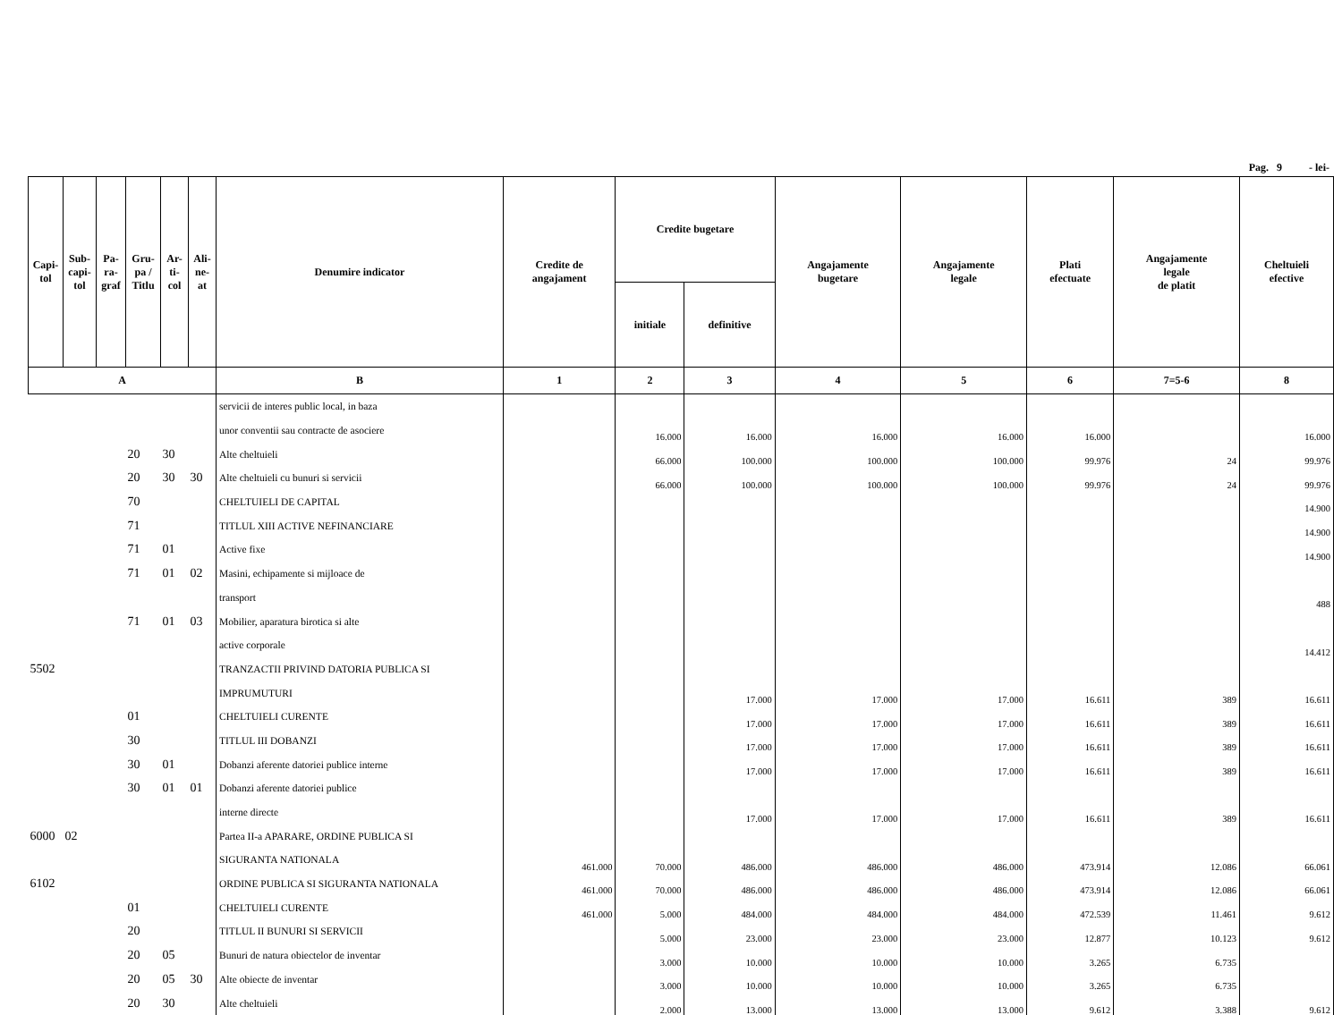Pag. 9 - lei-
| Capi- tol | Sub- capi- tol | Pa- ra- graf | Gru- pa / Titlu | Ar- ti- col | Ali- ne- at | Denumire indicator | Credite de angajament | Credite bugetare | | Angajamente bugetare | Angajamente legale | Plati efectuate | Angajamente legale de platit | Cheltuieli efective |
| --- | --- | --- | --- | --- | --- | --- | --- | --- | --- | --- | --- | --- | --- | --- |
| | | | | | | | | initiale | definitive | | | | | |
| A | | | | | | B | 1 | 2 | 3 | 4 | 5 | 6 | 7=5-6 | 8 |
| | | | | | | servicii de interes public local, in baza | | | | | | | | |
| | | | | | | unor conventii sau contracte de asociere | | 16.000 | 16.000 | 16.000 | 16.000 | 16.000 | | 16.000 |
| | | | 20 | 30 | | Alte cheltuieli | | 66.000 | 100.000 | 100.000 | 100.000 | 99.976 | 24 | 99.976 |
| | | | 20 | 30 | 30 | Alte cheltuieli cu bunuri si servicii | | 66.000 | 100.000 | 100.000 | 100.000 | 99.976 | 24 | 99.976 |
| | | | 70 | | | CHELTUIELI DE CAPITAL | | | | | | | | 14.900 |
| | | | 71 | | | TITLUL XIII ACTIVE NEFINANCIARE | | | | | | | | 14.900 |
| | | | 71 | 01 | | Active fixe | | | | | | | | 14.900 |
| | | | 71 | 01 | 02 | Masini, echipamente si mijloace de | | | | | | | | |
| | | | | | | transport | | | | | | | | 488 |
| | | | 71 | 01 | 03 | Mobilier, aparatura birotica si alte | | | | | | | | |
| | | | | | | active corporale | | | | | | | | 14.412 |
| 5502 | | | | | | TRANZACTII PRIVIND DATORIA PUBLICA SI | | | | | | | | |
| | | | | | | IMPRUMUTURI | | | 17.000 | 17.000 | 17.000 | 16.611 | 389 | 16.611 |
| | | | 01 | | | CHELTUIELI CURENTE | | | 17.000 | 17.000 | 17.000 | 16.611 | 389 | 16.611 |
| | | | 30 | | | TITLUL III DOBANZI | | | 17.000 | 17.000 | 17.000 | 16.611 | 389 | 16.611 |
| | | | 30 | 01 | | Dobanzi aferente datoriei publice interne | | | 17.000 | 17.000 | 17.000 | 16.611 | 389 | 16.611 |
| | | | 30 | 01 | 01 | Dobanzi aferente datoriei publice | | | | | | | | |
| | | | | | | interne directe | | | 17.000 | 17.000 | 17.000 | 16.611 | 389 | 16.611 |
| 6000 | 02 | | | | | Partea II-a APARARE, ORDINE PUBLICA SI | | | | | | | | |
| | | | | | | SIGURANTA NATIONALA | 461.000 | 70.000 | 486.000 | 486.000 | 486.000 | 473.914 | 12.086 | 66.061 |
| 6102 | | | | | | ORDINE PUBLICA SI SIGURANTA NATIONALA | 461.000 | 70.000 | 486.000 | 486.000 | 486.000 | 473.914 | 12.086 | 66.061 |
| | | | 01 | | | CHELTUIELI CURENTE | 461.000 | 5.000 | 484.000 | 484.000 | 484.000 | 472.539 | 11.461 | 9.612 |
| | | | 20 | | | TITLUL II BUNURI SI SERVICII | | 5.000 | 23.000 | 23.000 | 23.000 | 12.877 | 10.123 | 9.612 |
| | | | 20 | 05 | | Bunuri de natura obiectelor de inventar | | 3.000 | 10.000 | 10.000 | 10.000 | 3.265 | 6.735 | |
| | | | 20 | 05 | 30 | Alte obiecte de inventar | | 3.000 | 10.000 | 10.000 | 10.000 | 3.265 | 6.735 | |
| | | | 20 | 30 | | Alte cheltuieli | | 2.000 | 13.000 | 13.000 | 13.000 | 9.612 | 3.388 | 9.612 |